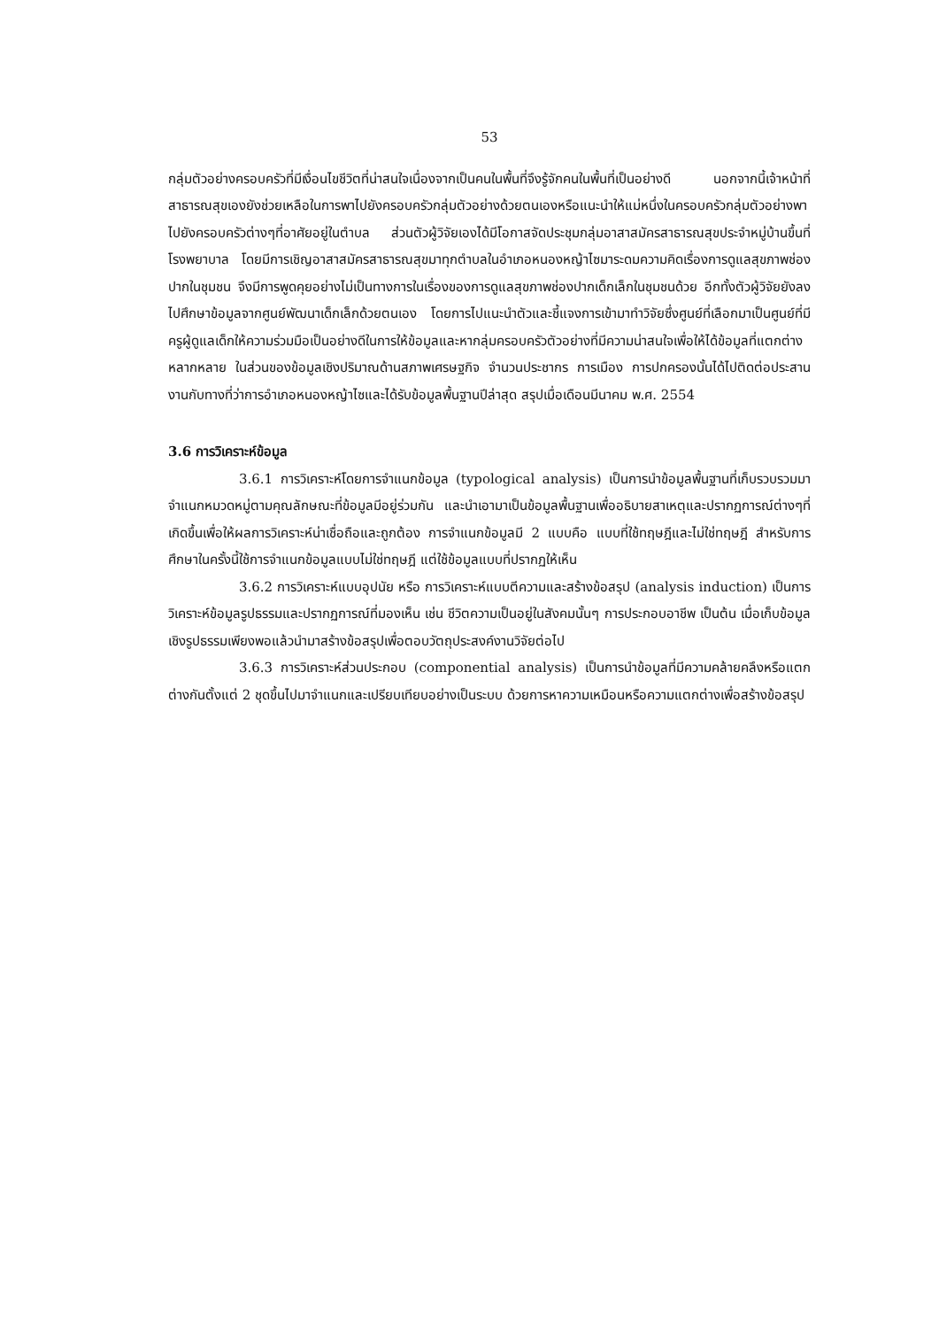53
กลุ่มตัวอย่างครอบครัวที่มีเงื่อนไขชีวิตที่น่าสนใจเนื่องจากเป็นคนในพื้นที่จึงรู้จักคนในพื้นที่เป็นอย่างดี นอกจากนี้เจ้าหน้าที่สาธารณสุขเองยังช่วยเหลือในการพาไปยังครอบครัวกลุ่มตัวอย่างด้วยตนเองหรือแนะนำให้แม่หนึ่งในครอบครัวกลุ่มตัวอย่างพาไปยังครอบครัวต่างๆที่อาศัยอยู่ในตำบล ส่วนตัวผู้วิจัยเองได้มีโอกาสจัดประชุมกลุ่มอาสาสมัครสาธารณสุขประจำหมู่บ้านขึ้นที่โรงพยาบาล โดยมีการเชิญอาสาสมัครสาธารณสุขมาทุกตำบลในอำเภอหนองหญ้าไซมาระดมความคิดเรื่องการดูแลสุขภาพช่องปากในชุมชน จึงมีการพูดคุยอย่างไม่เป็นทางการในเรื่องของการดูแลสุขภาพช่องปากเด็กเล็กในชุมชนด้วย อีกทั้งตัวผู้วิจัยยังลงไปศึกษาข้อมูลจากศูนย์พัฒนาเด็กเล็กด้วยตนเอง โดยการไปแนะนำตัวและชี้แจงการเข้ามาทำวิจัยซึ่งศูนย์ที่เลือกมาเป็นศูนย์ที่มีครูผู้ดูแลเด็กให้ความร่วมมือเป็นอย่างดีในการให้ข้อมูลและหากลุ่มครอบครัวตัวอย่างที่มีความน่าสนใจเพื่อให้ได้ข้อมูลที่แตกต่างหลากหลาย ในส่วนของข้อมูลเชิงปริมาณด้านสภาพเศรษฐกิจ จำนวนประชากร การเมือง การปกครองนั้นได้ไปติดต่อประสานงานกับทางที่ว่าการอำเภอหนองหญ้าไซและได้รับข้อมูลพื้นฐานปีล่าสุด สรุปเมื่อเดือนมีนาคม พ.ศ. 2554
3.6 การวิเคราะห์ข้อมูล
3.6.1 การวิเคราะห์โดยการจำแนกข้อมูล (typological analysis) เป็นการนำข้อมูลพื้นฐานที่เก็บรวบรวมมาจำแนกหมวดหมู่ตามคุณลักษณะที่ข้อมูลมีอยู่ร่วมกัน และนำเอามาเป็นข้อมูลพื้นฐานเพื่ออธิบายสาเหตุและปรากฏการณ์ต่างๆที่เกิดขึ้นเพื่อให้ผลการวิเคราะห์น่าเชื่อถือและถูกต้อง การจำแนกข้อมูลมี 2 แบบคือ แบบที่ใช้ทฤษฎีและไม่ใช่ทฤษฎี สำหรับการศึกษาในครั้งนี้ใช้การจำแนกข้อมูลแบบไม่ใช่ทฤษฎี แต่ใช้ข้อมูลแบบที่ปรากฏให้เห็น
3.6.2 การวิเคราะห์แบบอุปนัย หรือ การวิเคราะห์แบบตีความและสร้างข้อสรุป (analysis induction) เป็นการวิเคราะห์ข้อมูลรูปธรรมและปรากฏการณ์ที่มองเห็น เช่น ชีวิตความเป็นอยู่ในสังคมนั้นๆ การประกอบอาชีพ เป็นต้น เมื่อเก็บข้อมูลเชิงรูปธรรมเพียงพอแล้วนำมาสร้างข้อสรุปเพื่อตอบวัตถุประสงค์งานวิจัยต่อไป
3.6.3 การวิเคราะห์ส่วนประกอบ (componential analysis) เป็นการนำข้อมูลที่มีความคล้ายคลึงหรือแตกต่างกันตั้งแต่ 2 ชุดขึ้นไปมาจำแนกและเปรียบเทียบอย่างเป็นระบบ ด้วยการหาความเหมือนหรือความแตกต่างเพื่อสร้างข้อสรุป